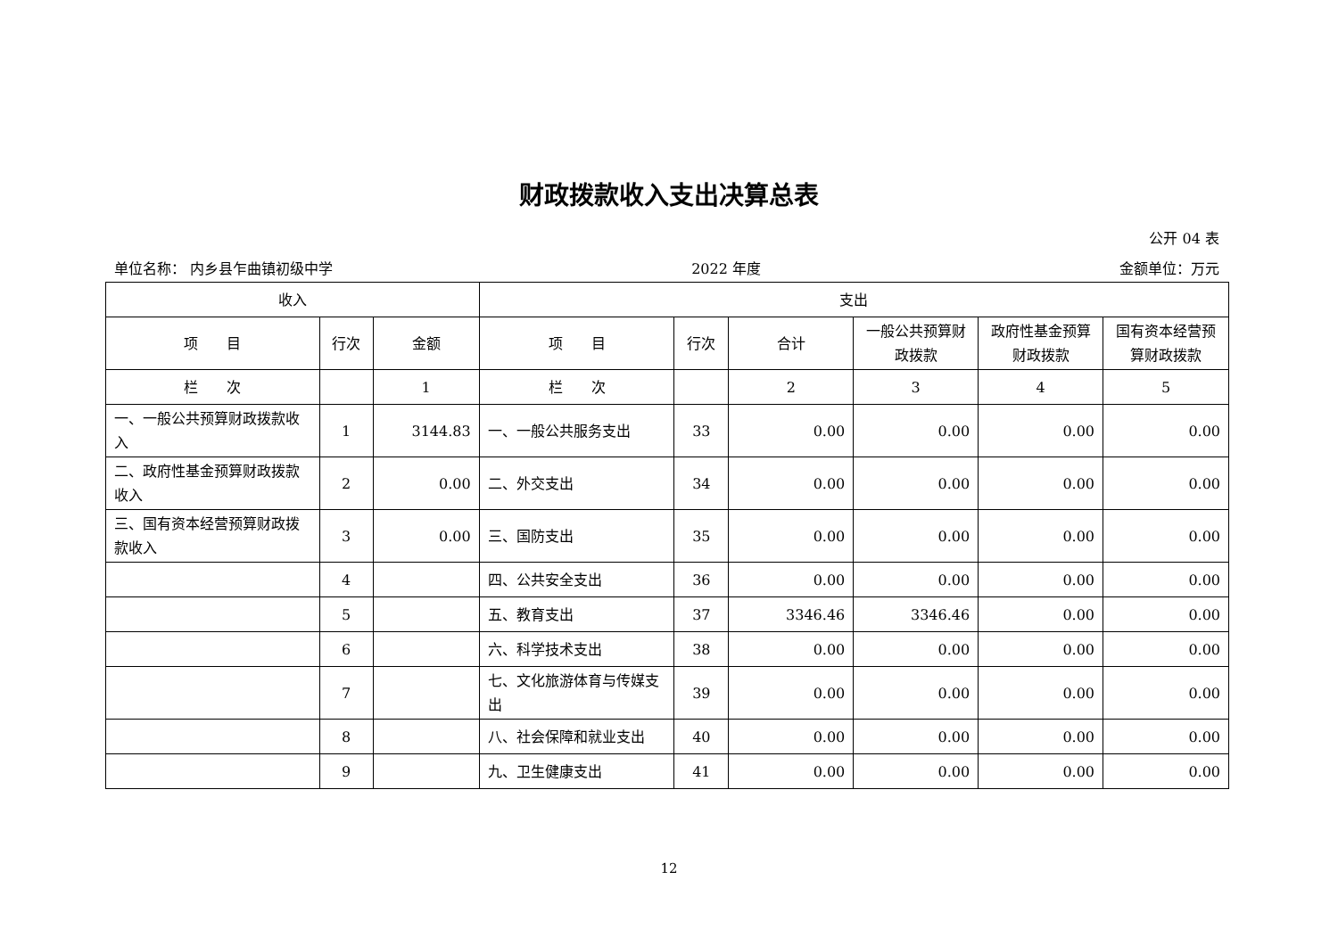财政拨款收入支出决算总表
公开 04 表
单位名称： 内乡县乍曲镇初级中学 2022 年度 金额单位：万元
| 收入 | | | 支出 | | | | | |
| --- | --- | --- | --- | --- | --- | --- | --- | --- |
| 项 目 | 行次 | 金额 | 项 目 | 行次 | 合计 | 一般公共预算财政拨款 | 政府性基金预算财政拨款 | 国有资本经营预算财政拨款 |
| 栏 次 | | 1 | 栏 次 | | 2 | 3 | 4 | 5 |
| 一、一般公共预算财政拨款收入 | 1 | 3144.83 | 一、一般公共服务支出 | 33 | 0.00 | 0.00 | 0.00 | 0.00 |
| 二、政府性基金预算财政拨款收入 | 2 | 0.00 | 二、外交支出 | 34 | 0.00 | 0.00 | 0.00 | 0.00 |
| 三、国有资本经营预算财政拨款收入 | 3 | 0.00 | 三、国防支出 | 35 | 0.00 | 0.00 | 0.00 | 0.00 |
| | 4 | | 四、公共安全支出 | 36 | 0.00 | 0.00 | 0.00 | 0.00 |
| | 5 | | 五、教育支出 | 37 | 3346.46 | 3346.46 | 0.00 | 0.00 |
| | 6 | | 六、科学技术支出 | 38 | 0.00 | 0.00 | 0.00 | 0.00 |
| | 7 | | 七、文化旅游体育与传媒支出 | 39 | 0.00 | 0.00 | 0.00 | 0.00 |
| | 8 | | 八、社会保障和就业支出 | 40 | 0.00 | 0.00 | 0.00 | 0.00 |
| | 9 | | 九、卫生健康支出 | 41 | 0.00 | 0.00 | 0.00 | 0.00 |
12